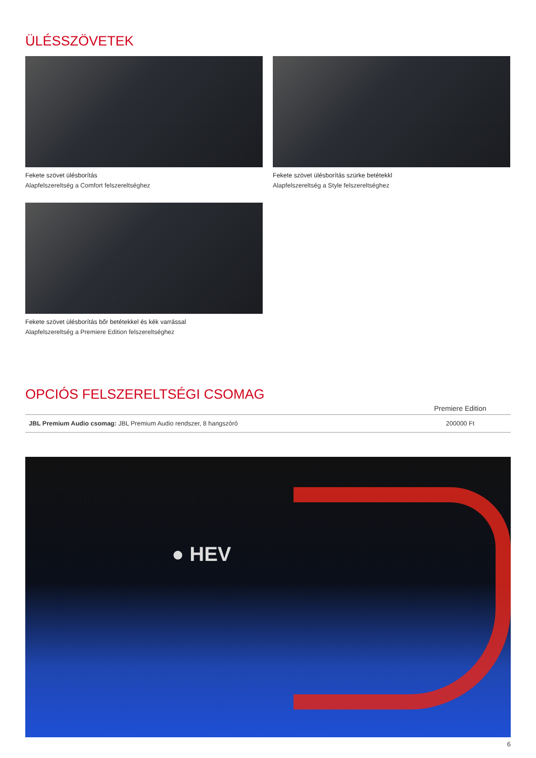ÜLÉSSZÖVETEK
Fekete szövet ülésborítás
Alapfelszereltség a Comfort felszereltséghez
Fekete szövet ülésborítás szürke betétekkl
Alapfelszereltség a Style felszereltséghez
Fekete szövet ülésborítás bőr betétekkel és kék varrással
Alapfelszereltség a Premiere Edition felszereltséghez
OPCIÓS FELSZERELTSÉGI CSOMAG
| | Premiere Edition |
| --- | --- |
| JBL Premium Audio csomag: JBL Premium Audio rendszer, 8 hangszóró | 200000 Ft |
● HEV
6